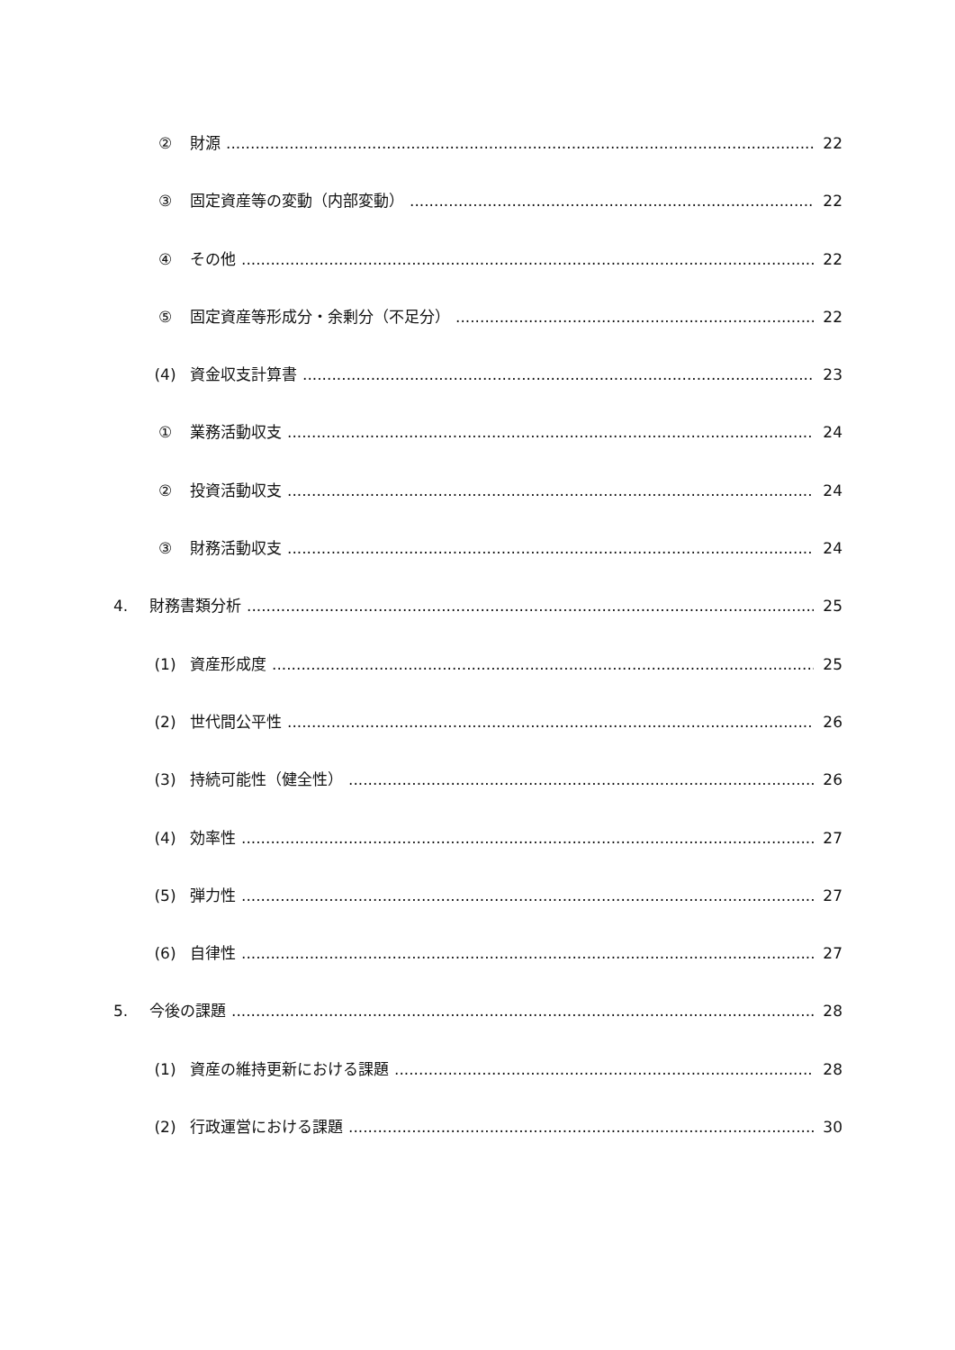② 財源 22
③ 固定資産等の変動（内部変動） 22
④ その他 22
⑤ 固定資産等形成分・余剰分（不足分） 22
(4) 資金収支計算書 23
① 業務活動収支 24
② 投資活動収支 24
③ 財務活動収支 24
4. 財務書類分析 25
(1) 資産形成度 25
(2) 世代間公平性 26
(3) 持続可能性（健全性） 26
(4) 効率性 27
(5) 弾力性 27
(6) 自律性 27
5. 今後の課題 28
(1) 資産の維持更新における課題 28
(2) 行政運営における課題 30